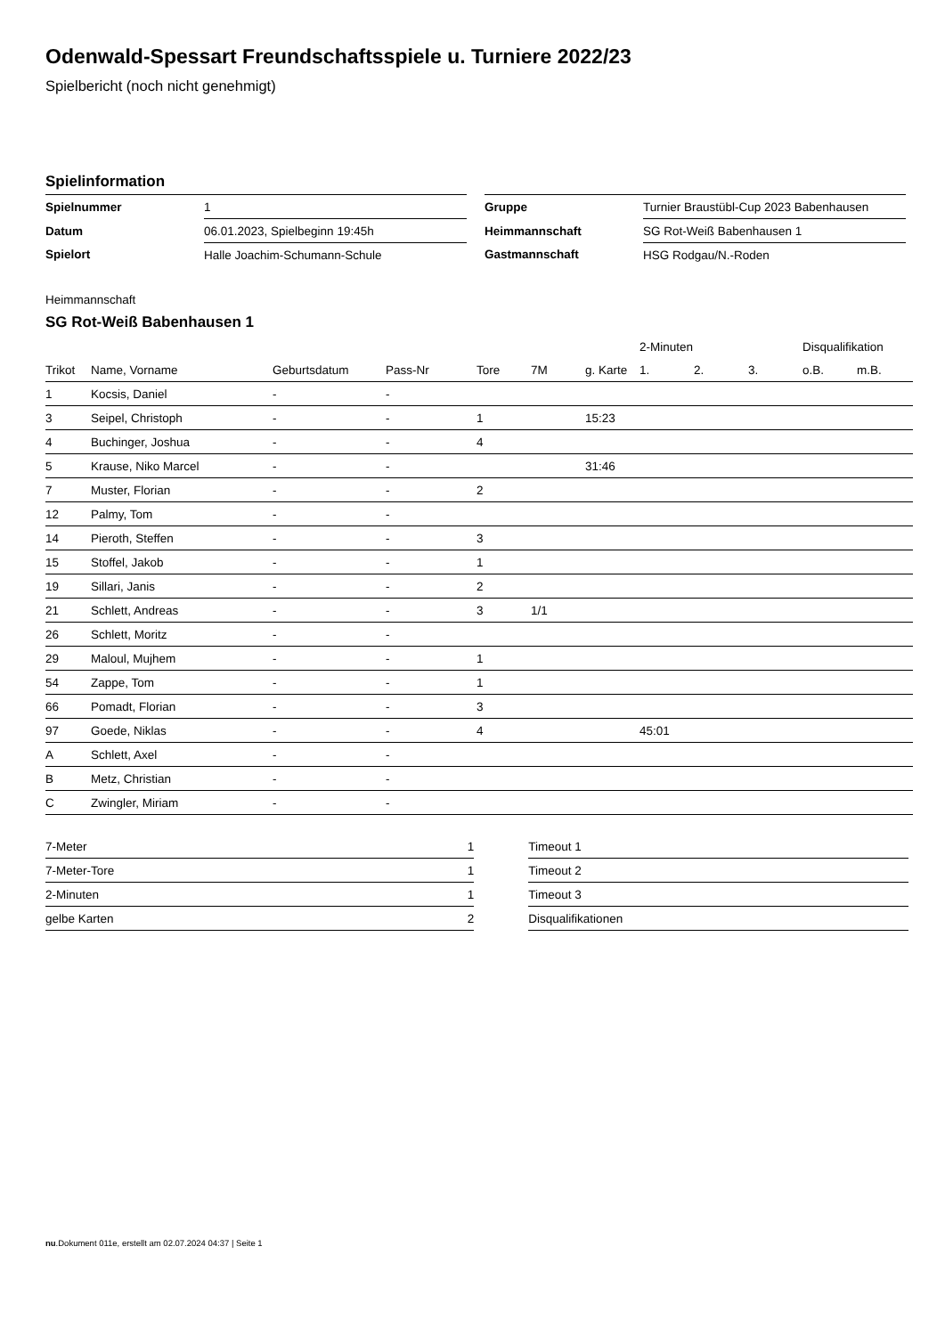Odenwald-Spessart Freundschaftsspiele u. Turniere 2022/23
Spielbericht (noch nicht genehmigt)
Spielinformation
| Spielnummer | 1 |
| Datum | 06.01.2023, Spielbeginn 19:45h |
| Spielort | Halle Joachim-Schumann-Schule |
| Gruppe | Turnier Braustübl-Cup 2023 Babenhausen |
| Heimmannschaft | SG Rot-Weiß Babenhausen 1 |
| Gastmannschaft | HSG Rodgau/N.-Roden |
Heimmannschaft
SG Rot-Weiß Babenhausen 1
| | | | | | | | 2-Minuten | | | Disqualifikation | |
| --- | --- | --- | --- | --- | --- | --- | --- | --- | --- | --- | --- |
| Trikot | Name, Vorname | Geburtsdatum | Pass-Nr | Tore | 7M | g. Karte | 1. | 2. | 3. | o.B. | m.B. |
| 1 | Kocsis, Daniel | - | - | | | | | | | | |
| 3 | Seipel, Christoph | - | - | 1 | | 15:23 | | | | | |
| 4 | Buchinger, Joshua | - | - | 4 | | | | | | | |
| 5 | Krause, Niko Marcel | - | - | | | 31:46 | | | | | |
| 7 | Muster, Florian | - | - | 2 | | | | | | | |
| 12 | Palmy, Tom | - | - | | | | | | | | |
| 14 | Pieroth, Steffen | - | - | 3 | | | | | | | |
| 15 | Stoffel, Jakob | - | - | 1 | | | | | | | |
| 19 | Sillari, Janis | - | - | 2 | | | | | | | |
| 21 | Schlett, Andreas | - | - | 3 | 1/1 | | | | | | |
| 26 | Schlett, Moritz | - | - | | | | | | | | |
| 29 | Maloul, Mujhem | - | - | 1 | | | | | | | |
| 54 | Zappe, Tom | - | - | 1 | | | | | | | |
| 66 | Pomadt, Florian | - | - | 3 | | | | | | | |
| 97 | Goede, Niklas | - | - | 4 | | | 45:01 | | | | |
| A | Schlett, Axel | - | - | | | | | | | | |
| B | Metz, Christian | - | - | | | | | | | | |
| C | Zwingler, Miriam | - | - | | | | | | | | |
| 7-Meter | 1 |
| 7-Meter-Tore | 1 |
| 2-Minuten | 1 |
| gelbe Karten | 2 |
| Timeout 1 |
| Timeout 2 |
| Timeout 3 |
| Disqualifikationen |
nu.Dokument 011e, erstellt am 02.07.2024 04:37 | Seite 1